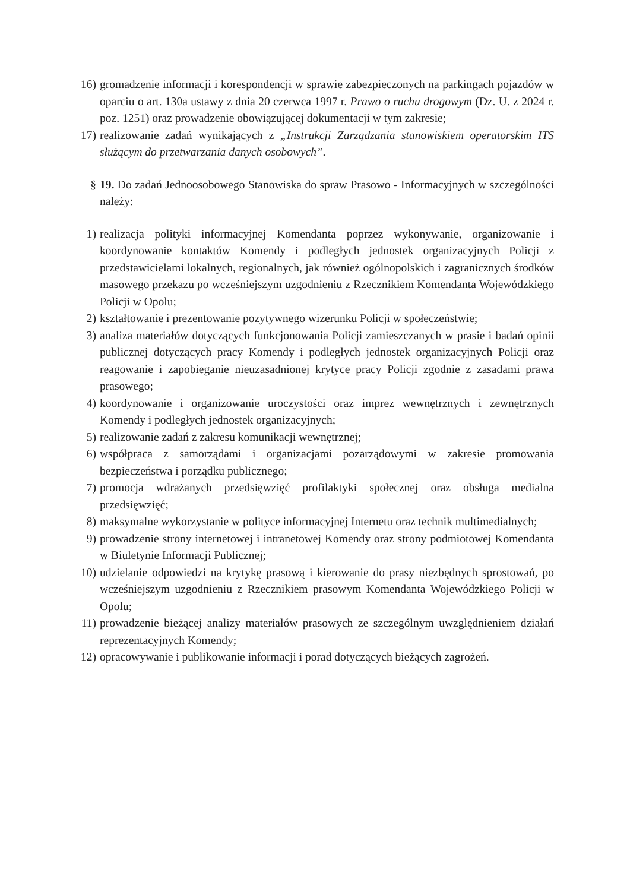16) gromadzenie informacji i korespondencji w sprawie zabezpieczonych na parkingach pojazdów w oparciu o art. 130a ustawy z dnia 20 czerwca 1997 r. Prawo o ruchu drogowym (Dz. U. z 2024 r. poz. 1251) oraz prowadzenie obowiązującej dokumentacji w tym zakresie;
17) realizowanie zadań wynikających z „Instrukcji Zarządzania stanowiskiem operatorskim ITS służącym do przetwarzania danych osobowych”.
§ 19. Do zadań Jednoosobowego Stanowiska do spraw Prasowo - Informacyjnych w szczególności należy:
1) realizacja polityki informacyjnej Komendanta poprzez wykonywanie, organizowanie i koordynowanie kontaktów Komendy i podległych jednostek organizacyjnych Policji z przedstawicielami lokalnych, regionalnych, jak również ogólnopolskich i zagranicznych środków masowego przekazu po wcześniejszym uzgodnieniu z Rzecznikiem Komendanta Wojewódzkiego Policji w Opolu;
2) kształtowanie i prezentowanie pozytywnego wizerunku Policji w społeczeństwie;
3) analiza materiałów dotyczących funkcjonowania Policji zamieszczanych w prasie i badań opinii publicznej dotyczących pracy Komendy i podległych jednostek organizacyjnych Policji oraz reagowanie i zapobieganie nieuzasadnionej krytyce pracy Policji zgodnie z zasadami prawa prasowego;
4) koordynowanie i organizowanie uroczystości oraz imprez wewnętrznych i zewnętrznych Komendy i podległych jednostek organizacyjnych;
5) realizowanie zadań z zakresu komunikacji wewnętrznej;
6) współpraca z samorządami i organizacjami pozarządowymi w zakresie promowania bezpieczeństwa i porządku publicznego;
7) promocja wdrażanych przedsięwzięć profilaktyki społecznej oraz obsługa medialna przedsięwzięć;
8) maksymalne wykorzystanie w polityce informacyjnej Internetu oraz technik multimedialnych;
9) prowadzenie strony internetowej i intranetowej Komendy oraz strony podmiotowej Komendanta w Biuletynie Informacji Publicznej;
10) udzielanie odpowiedzi na krytykę prasową i kierowanie do prasy niezbędnych sprostowań, po wcześniejszym uzgodnieniu z Rzecznikiem prasowym Komendanta Wojewódzkiego Policji w Opolu;
11) prowadzenie bieżącej analizy materiałów prasowych ze szczególnym uwzględnieniem działań reprezentacyjnych Komendy;
12) opracowywanie i publikowanie informacji i porad dotyczących bieżących zagrożeń.